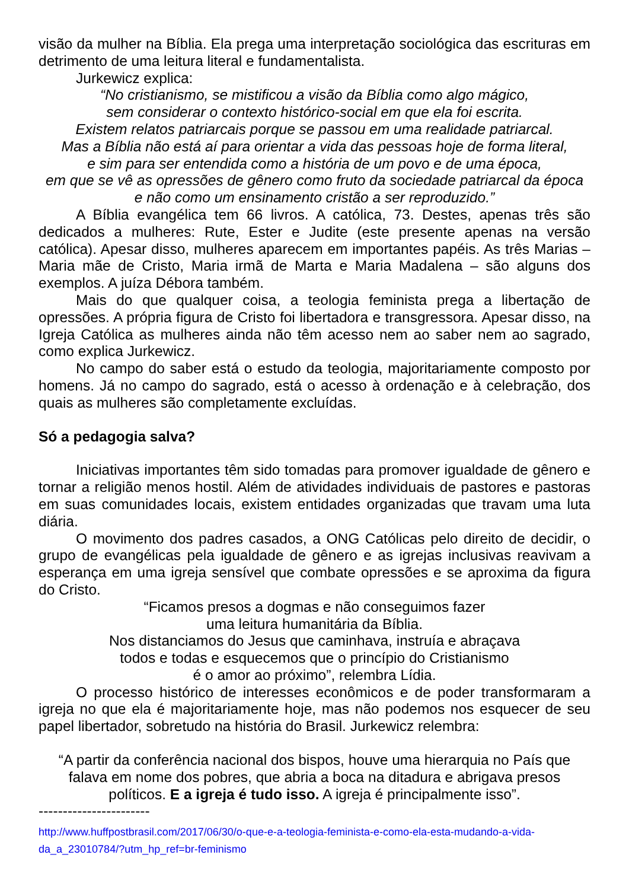visão da mulher na Bíblia. Ela prega uma interpretação sociológica das escrituras em detrimento de uma leitura literal e fundamentalista.
Jurkewicz explica:
“No cristianismo, se mistificou a visão da Bíblia como algo mágico,
sem considerar o contexto histórico-social em que ela foi escrita.
Existem relatos patriarcais porque se passou em uma realidade patriarcal.
Mas a Bíblia não está aí para orientar a vida das pessoas hoje de forma literal,
e sim para ser entendida como a história de um povo e de uma época,
em que se vê as opressões de gênero como fruto da sociedade patriarcal da época
e não como um ensinamento cristão a ser reproduzido.”
A Bíblia evangélica tem 66 livros. A católica, 73. Destes, apenas três são dedicados a mulheres: Rute, Ester e Judite (este presente apenas na versão católica). Apesar disso, mulheres aparecem em importantes papéis. As três Marias – Maria mãe de Cristo, Maria irmã de Marta e Maria Madalena – são alguns dos exemplos. A juíza Débora também.
Mais do que qualquer coisa, a teologia feminista prega a libertação de opressões. A própria figura de Cristo foi libertadora e transgressora. Apesar disso, na Igreja Católica as mulheres ainda não têm acesso nem ao saber nem ao sagrado, como explica Jurkewicz.
No campo do saber está o estudo da teologia, majoritariamente composto por homens. Já no campo do sagrado, está o acesso à ordenação e à celebração, dos quais as mulheres são completamente excluídas.
Só a pedagogia salva?
Iniciativas importantes têm sido tomadas para promover igualdade de gênero e tornar a religião menos hostil. Além de atividades individuais de pastores e pastoras em suas comunidades locais, existem entidades organizadas que travam uma luta diária.
O movimento dos padres casados, a ONG Católicas pelo direito de decidir, o grupo de evangélicas pela igualdade de gênero e as igrejas inclusivas reavivam a esperança em uma igreja sensível que combate opressões e se aproxima da figura do Cristo.
“Ficamos presos a dogmas e não conseguimos fazer
uma leitura humanitária da Bíblia.
Nos distanciamos do Jesus que caminhava, instruía e abraçava
todos e todas e esquecemos que o princípio do Cristianismo
é o amor ao próximo”, relembra Lídia.
O processo histórico de interesses econômicos e de poder transformaram a igreja no que ela é majoritariamente hoje, mas não podemos nos esquecer de seu papel libertador, sobretudo na história do Brasil. Jurkewicz relembra:
“A partir da conferência nacional dos bispos, houve uma hierarquia no País que falava em nome dos pobres, que abria a boca na ditadura e abrigava presos políticos. E a igreja é tudo isso. A igreja é principalmente isso”.
-----------------------
http://www.huffpostbrasil.com/2017/06/30/o-que-e-a-teologia-feminista-e-como-ela-esta-mudando-a-vida-da_a_23010784/?utm_hp_ref=br-feminismo